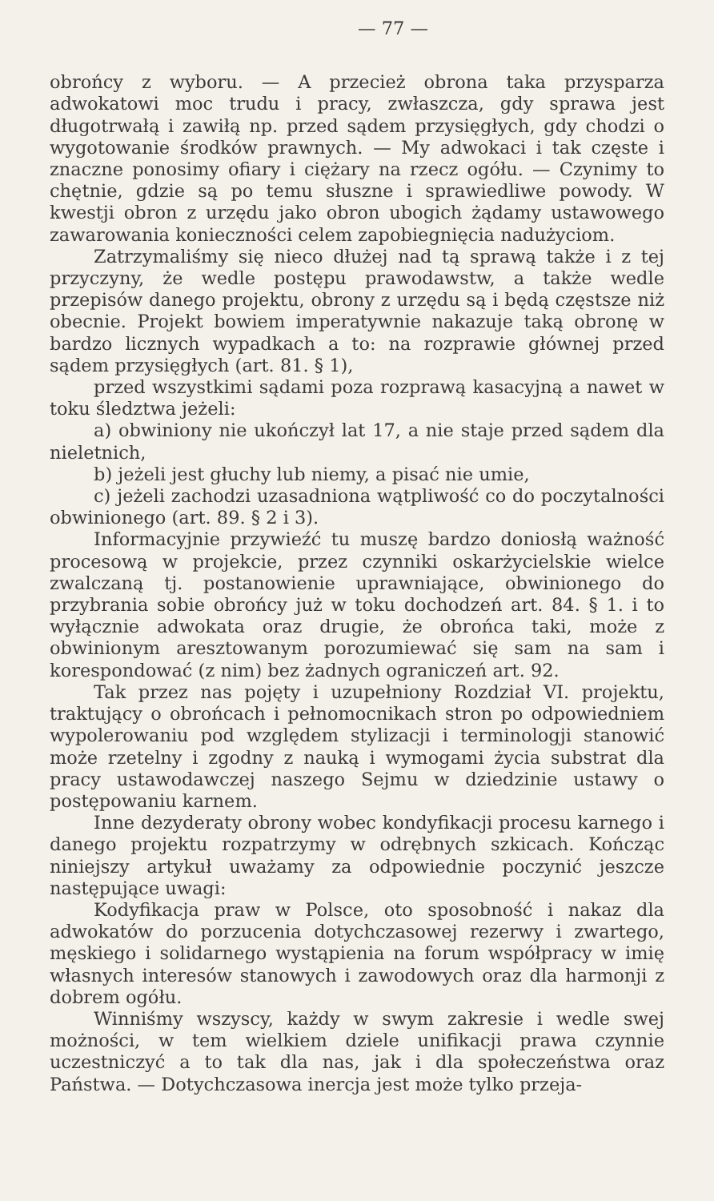— 77 —
obrońcy z wyboru. — A przecież obrona taka przysparza adwokatowi moc trudu i pracy, zwłaszcza, gdy sprawa jest długotrwałą i zawiłą np. przed sądem przysięgłych, gdy chodzi o wygotowanie środków prawnych. — My adwokaci i tak częste i znaczne ponosimy ofiary i ciężary na rzecz ogółu. — Czynimy to chętnie, gdzie są po temu słuszne i sprawiedliwe powody. W kwestji obron z urzędu jako obron ubogich żądamy ustawowego zawarowania konieczności celem zapobiegnięcia nadużyciom.
Zatrzymaliśmy się nieco dłużej nad tą sprawą także i z tej przyczyny, że wedle postępu prawodawstw, a także wedle przepisów danego projektu, obrony z urzędu są i będą częstsze niż obecnie. Projekt bowiem imperatywnie nakazuje taką obronę w bardzo licznych wypadkach a to: na rozprawie głównej przed sądem przysięgłych (art. 81. § 1),
przed wszystkimi sądami poza rozprawą kasacyjną a nawet w toku śledztwa jeżeli:
a) obwiniony nie ukończył lat 17, a nie staje przed sądem dla nieletnich,
b) jeżeli jest głuchy lub niemy, a pisać nie umie,
c) jeżeli zachodzi uzasadniona wątpliwość co do poczytalności obwinionego (art. 89. § 2 i 3).
Informacyjnie przywieźć tu muszę bardzo doniosłą ważność procesową w projekcie, przez czynniki oskarżycielskie wielce zwalczaną tj. postanowienie uprawniające, obwinionego do przybrania sobie obrońcy już w toku dochodzeń art. 84. § 1. i to wyłącznie adwokata oraz drugie, że obrońca taki, może z obwinionym aresztowanym porozumiewać się sam na sam i korespondować (z nim) bez żadnych ograniczeń art. 92.
Tak przez nas pojęty i uzupełniony Rozdział VI. projektu, traktujący o obrońcach i pełnomocnikach stron po odpowiedniem wypolerowaniu pod względem stylizacji i terminologji stanowić może rzetelny i zgodny z nauką i wymogami życia substrat dla pracy ustawodawczej naszego Sejmu w dziedzinie ustawy o postępowaniu karnem.
Inne dezyderaty obrony wobec kondyfikacji procesu karnego i danego projektu rozpatrzymy w odrębnych szkicach. Kończąc niniejszy artykuł uważamy za odpowiednie poczynić jeszcze następujące uwagi:
Kodyfikacja praw w Polsce, oto sposobność i nakaz dla adwokatów do porzucenia dotychczasowej rezerwy i zwartego, męskiego i solidarnego wystąpienia na forum współpracy w imię własnych interesów stanowych i zawodowych oraz dla harmonji z dobrem ogółu.
Winniśmy wszyscy, każdy w swym zakresie i wedle swej możności, w tem wielkiem dziele unifikacji prawa czynnie uczestniczyć a to tak dla nas, jak i dla społeczeństwa oraz Państwa. — Dotychczasowa inercja jest może tylko przeja-